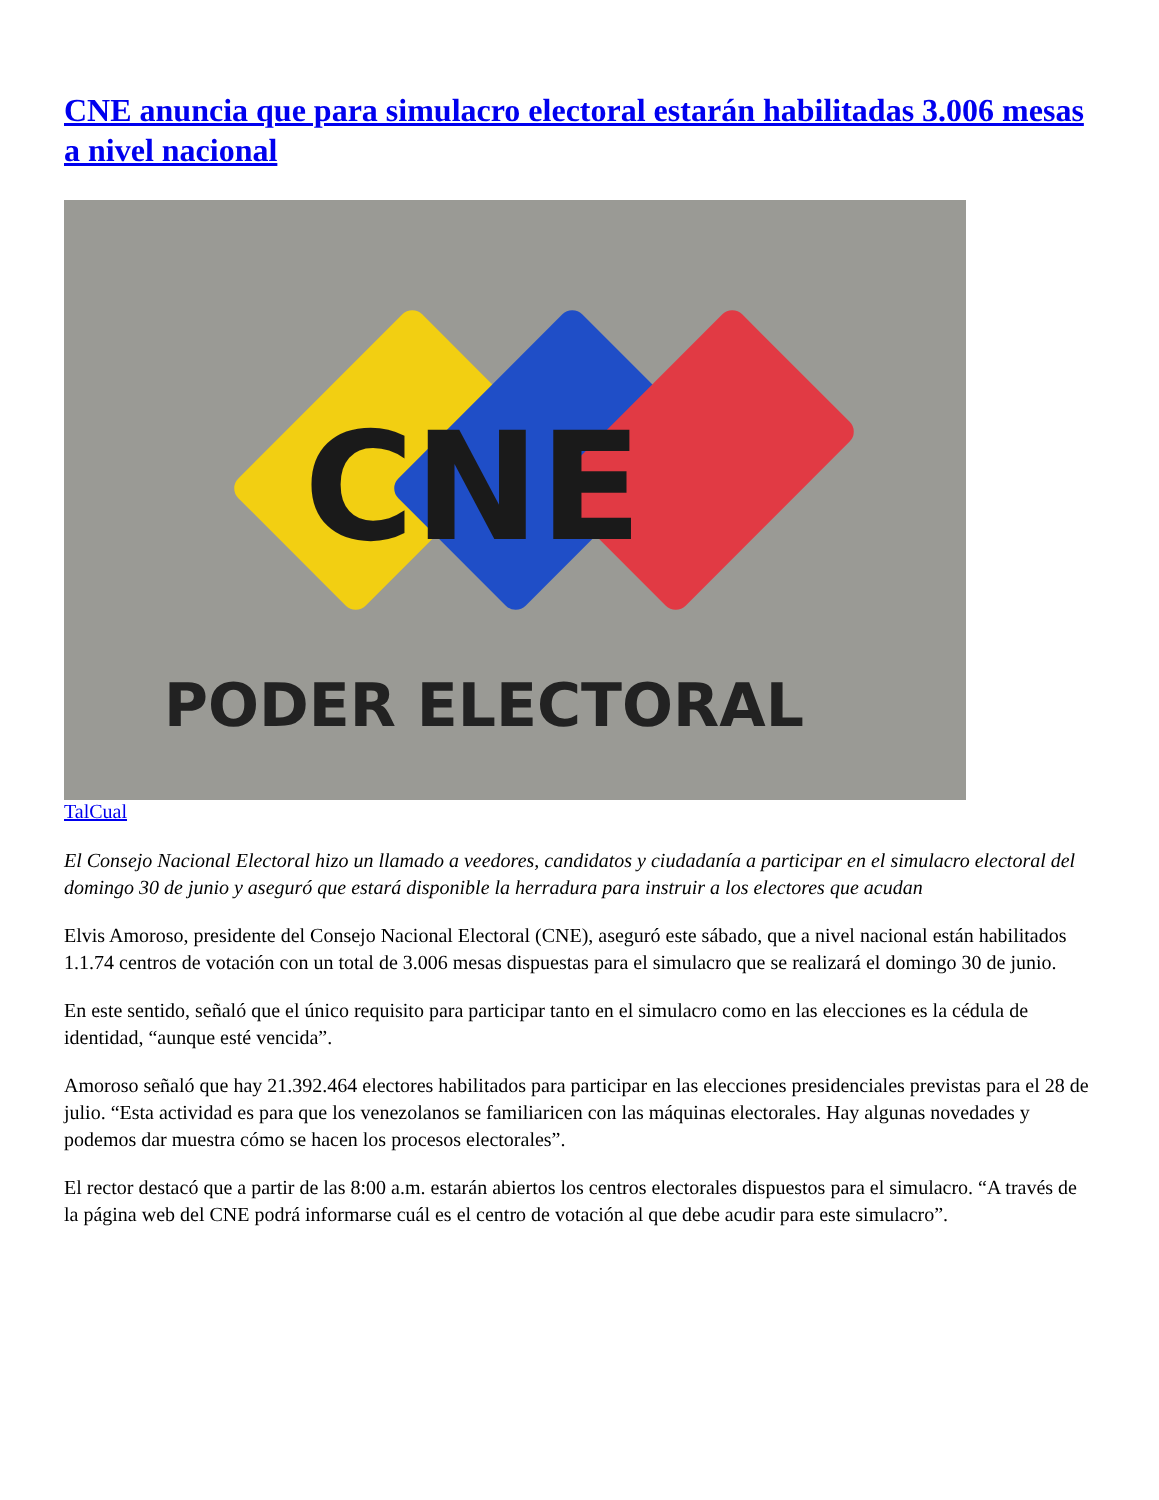CNE anuncia que para simulacro electoral estarán habilitadas 3.006 mesas a nivel nacional
CNE
PODER ELECTORAL
TalCual
El Consejo Nacional Electoral hizo un llamado a veedores, candidatos y ciudadanía a participar en el simulacro electoral del domingo 30 de junio y aseguró que estará disponible la herradura para instruir a los electores que acudan
Elvis Amoroso, presidente del Consejo Nacional Electoral (CNE), aseguró este sábado, que a nivel nacional están habilitados 1.1.74 centros de votación con un total de 3.006 mesas dispuestas para el simulacro que se realizará el domingo 30 de junio.
En este sentido, señaló que el único requisito para participar tanto en el simulacro como en las elecciones es la cédula de identidad, “aunque esté vencida”.
Amoroso señaló que hay 21.392.464 electores habilitados para participar en las elecciones presidenciales previstas para el 28 de julio. “Esta actividad es para que los venezolanos se familiaricen con las máquinas electorales. Hay algunas novedades y podemos dar muestra cómo se hacen los procesos electorales”.
El rector destacó que a partir de las 8:00 a.m. estarán abiertos los centros electorales dispuestos para el simulacro. “A través de la página web del CNE podrá informarse cuál es el centro de votación al que debe acudir para este simulacro”.